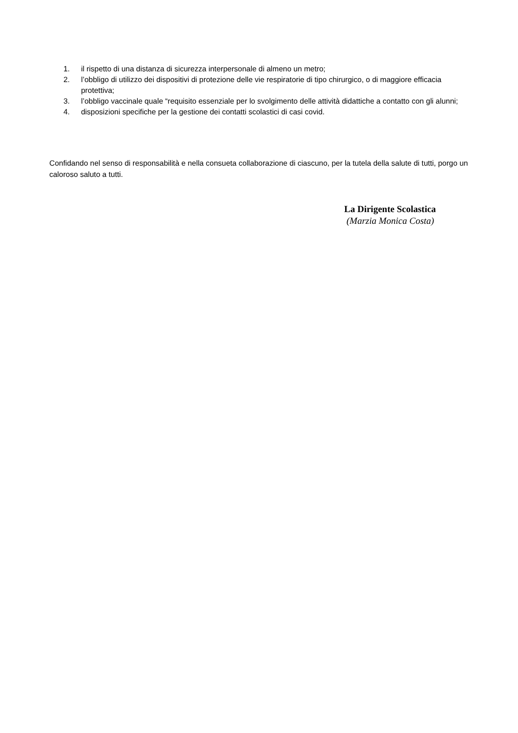1. il rispetto di una distanza di sicurezza interpersonale di almeno un metro;
2. l’obbligo di utilizzo dei dispositivi di protezione delle vie respiratorie di tipo chirurgico, o di maggiore efficacia protettiva;
3. l’obbligo vaccinale quale “requisito essenziale per lo svolgimento delle attività didattiche a contatto con gli alunni;
4. disposizioni specifiche per la gestione dei contatti scolastici di casi covid.
Confidando nel senso di responsabilità e nella consueta collaborazione di ciascuno, per la tutela della salute di tutti, porgo un caloroso saluto a tutti.
La Dirigente Scolastica
(Marzia Monica Costa)